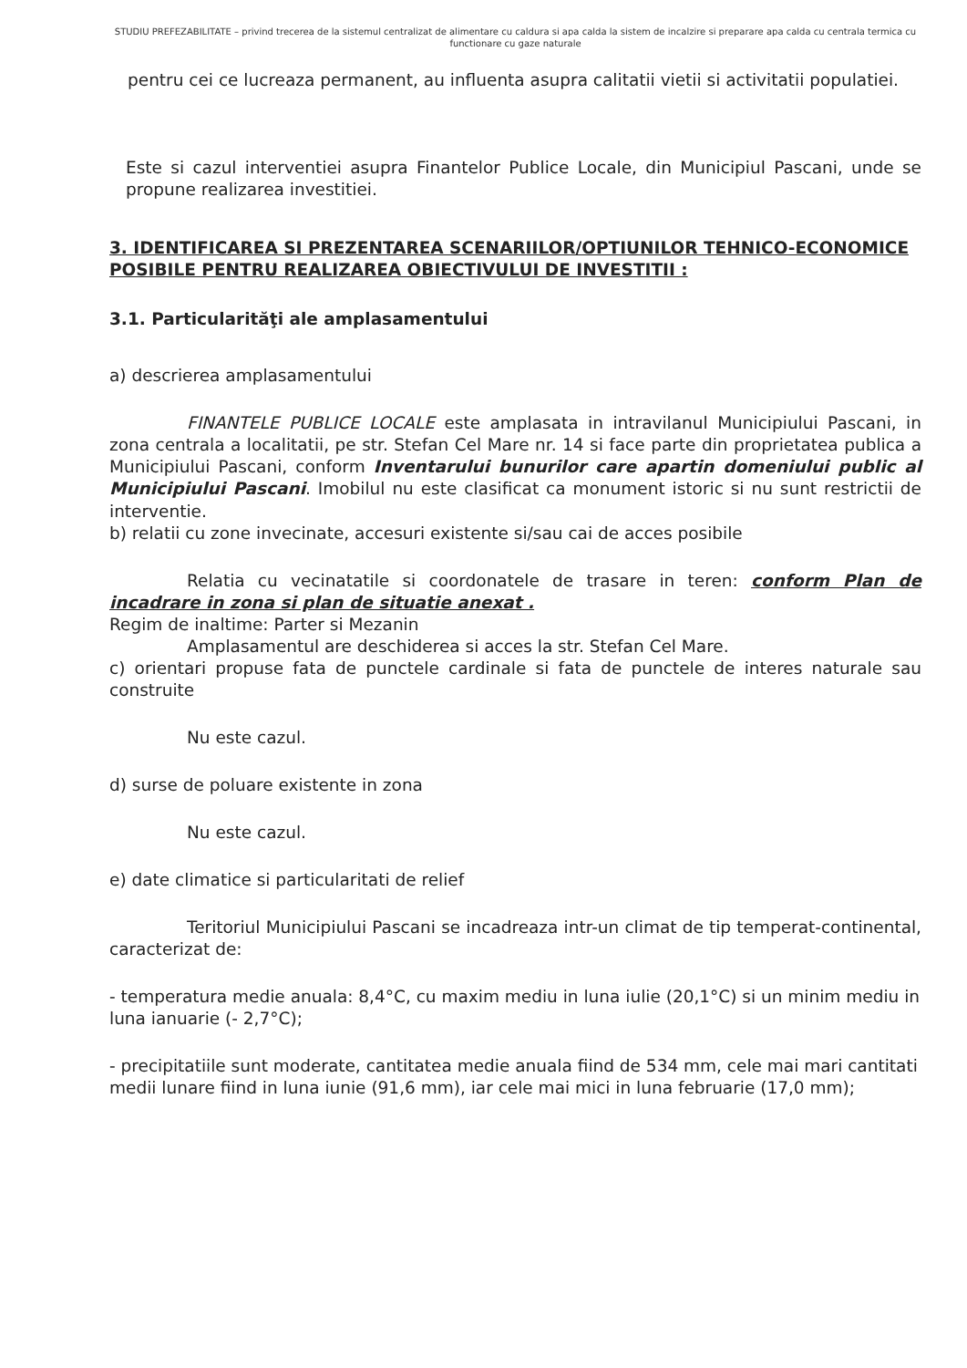STUDIU PREFEZABILITATE – privind trecerea de la sistemul centralizat de alimentare cu caldura si apa calda la sistem de incalzire si preparare apa calda cu centrala termica cu functionare cu gaze naturale
pentru cei ce lucreaza permanent, au influenta asupra calitatii vietii si activitatii populatiei.
Este si cazul interventiei asupra Finantelor Publice Locale, din Municipiul Pascani, unde se propune realizarea investitiei.
3. IDENTIFICAREA SI PREZENTAREA SCENARIILOR/OPTIUNILOR TEHNICO-ECONOMICE POSIBILE PENTRU REALIZAREA OBIECTIVULUI DE INVESTITII :
3.1. Particularităţi ale amplasamentului
a) descrierea amplasamentului
FINANTELE PUBLICE LOCALE este amplasata in intravilanul Municipiului Pascani, in zona centrala a localitatii, pe str. Stefan Cel Mare nr. 14 si face parte din proprietatea publica a Municipiului Pascani, conform Inventarului bunurilor care apartin domeniului public al Municipiului Pascani. Imobilul nu este clasificat ca monument istoric si nu sunt restrictii de interventie.
b) relatii cu zone invecinate, accesuri existente si/sau cai de acces posibile
Relatia cu vecinatatile si coordonatele de trasare in teren: conform Plan de incadrare in zona si plan de situatie anexat .
Regim de inaltime: Parter si Mezanin
Amplasamentul are deschiderea si acces la str. Stefan Cel Mare.
c) orientari propuse fata de punctele cardinale si fata de punctele de interes naturale sau construite
Nu este cazul.
d) surse de poluare existente in zona
Nu este cazul.
e) date climatice si particularitati de relief
Teritoriul Municipiului Pascani se incadreaza intr-un climat de tip temperat-continental, caracterizat de:
- temperatura medie anuala: 8,4°C, cu maxim mediu in luna iulie (20,1°C) si un minim mediu in luna ianuarie (- 2,7°C);
- precipitatiile sunt moderate, cantitatea medie anuala fiind de 534 mm, cele mai mari cantitati medii lunare fiind in luna iunie (91,6 mm), iar cele mai mici in luna februarie (17,0 mm);